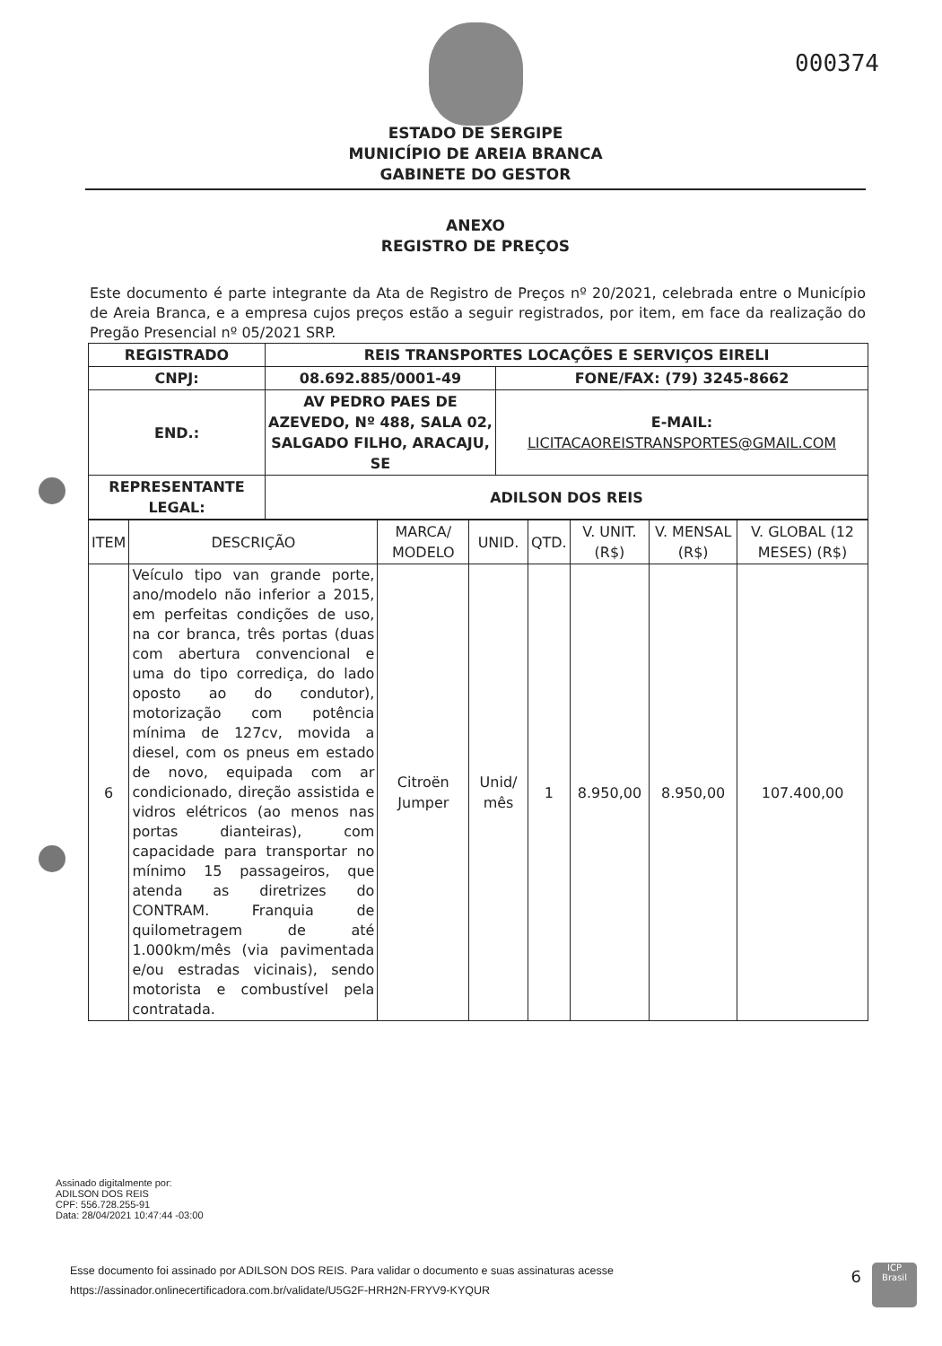000374
ESTADO DE SERGIPE
MUNICÍPIO DE AREIA BRANCA
GABINETE DO GESTOR
ANEXO
REGISTRO DE PREÇOS
Este documento é parte integrante da Ata de Registro de Preços nº 20/2021, celebrada entre o Município de Areia Branca, e a empresa cujos preços estão a seguir registrados, por item, em face da realização do Pregão Presencial nº 05/2021 SRP.
| REGISTRADO | REIS TRANSPORTES LOCAÇÕES E SERVIÇOS EIRELI | |
| CNPJ: | 08.692.885/0001-49 | FONE/FAX: (79) 3245-8662 |
| END.: | AV PEDRO PAES DE AZEVEDO, Nº 488, SALA 02, SALGADO FILHO, ARACAJU, SE | E-MAIL: LICITACAOREISTRANSPORTES@GMAIL.COM |
| REPRESENTANTE LEGAL: | ADILSON DOS REIS | |
| ITEM | DESCRIÇÃO | MARCA/ MODELO | UNID. | QTD. | V. UNIT. (R$) | V. MENSAL (R$) | V. GLOBAL (12 MESES) (R$) |
| 6 | Veículo tipo van grande porte, ano/modelo não inferior a 2015, em perfeitas condições de uso, na cor branca, três portas (duas com abertura convencional e uma do tipo corrediça, do lado oposto ao do condutor), motorização com potência mínima de 127cv, movida a diesel, com os pneus em estado de novo, equipada com ar condicionado, direção assistida e vidros elétricos (ao menos nas portas dianteiras), com capacidade para transportar no mínimo 15 passageiros, que atenda as diretrizes do CONTRAM. Franquia de quilometragem de até 1.000km/mês (via pavimentada e/ou estradas vicinais), sendo motorista e combustível pela contratada. | Citroën Jumper | Unid/ mês | 1 | 8.950,00 | 8.950,00 | 107.400,00 |
Assinado digitalmente por:
ADILSON DOS REIS
CPF: 556.728.255-91
Data: 28/04/2021 10:47:44 -03:00
Esse documento foi assinado por ADILSON DOS REIS. Para validar o documento e suas assinaturas acesse
https://assinador.onlinecertificadora.com.br/validate/U5G2F-HRH2N-FRYV9-KYQUR
6
ICP
Brasil